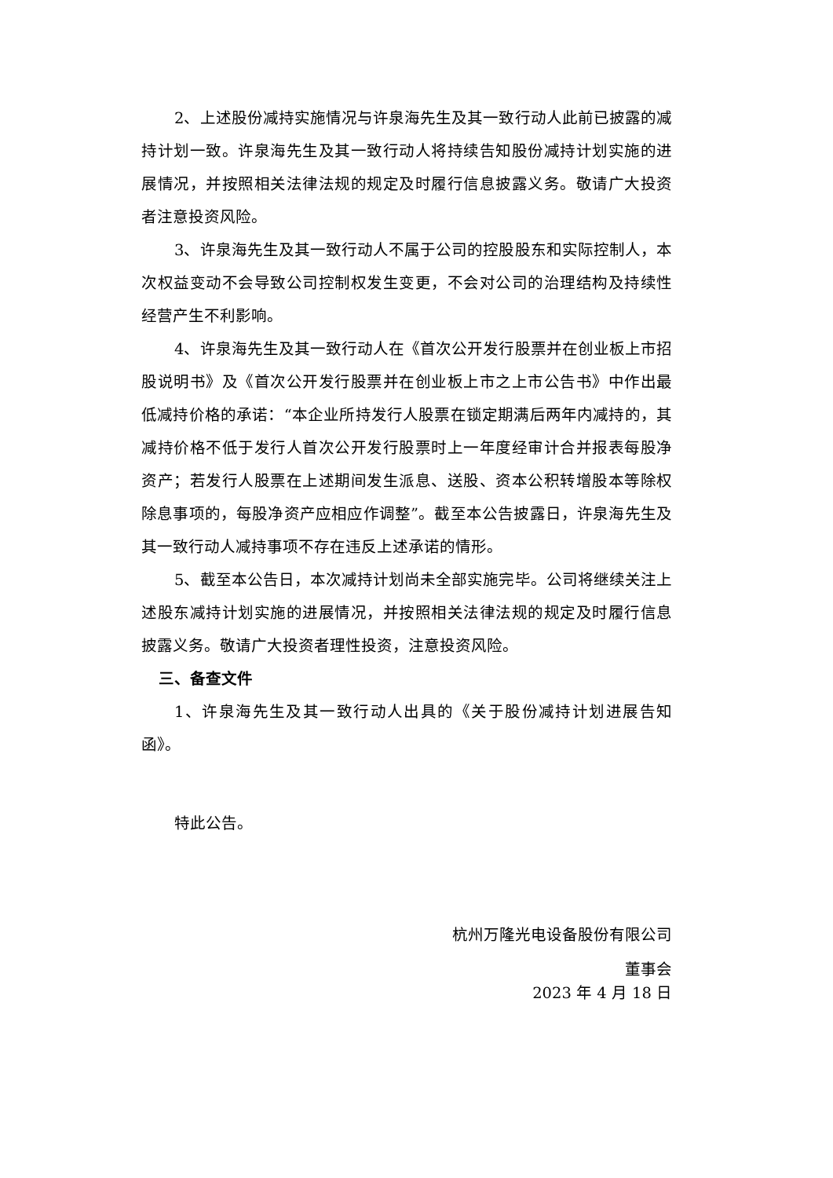2、上述股份减持实施情况与许泉海先生及其一致行动人此前已披露的减持计划一致。许泉海先生及其一致行动人将持续告知股份减持计划实施的进展情况，并按照相关法律法规的规定及时履行信息披露义务。敬请广大投资者注意投资风险。
3、许泉海先生及其一致行动人不属于公司的控股股东和实际控制人，本次权益变动不会导致公司控制权发生变更，不会对公司的治理结构及持续性经营产生不利影响。
4、许泉海先生及其一致行动人在《首次公开发行股票并在创业板上市招股说明书》及《首次公开发行股票并在创业板上市之上市公告书》中作出最低减持价格的承诺：“本企业所持发行人股票在锁定期满后两年内减持的，其减持价格不低于发行人首次公开发行股票时上一年度经审计合并报表每股净资产；若发行人股票在上述期间发生派息、送股、资本公积转增股本等除权除息事项的，每股净资产应相应作调整”。截至本公告披露日，许泉海先生及其一致行动人减持事项不存在违反上述承诺的情形。
5、截至本公告日，本次减持计划尚未全部实施完毕。公司将继续关注上述股东减持计划实施的进展情况，并按照相关法律法规的规定及时履行信息披露义务。敬请广大投资者理性投资，注意投资风险。
三、备查文件
1、许泉海先生及其一致行动人出具的《关于股份减持计划进展告知函》。
特此公告。
杭州万隆光电设备股份有限公司
董事会
2023 年 4 月 18 日